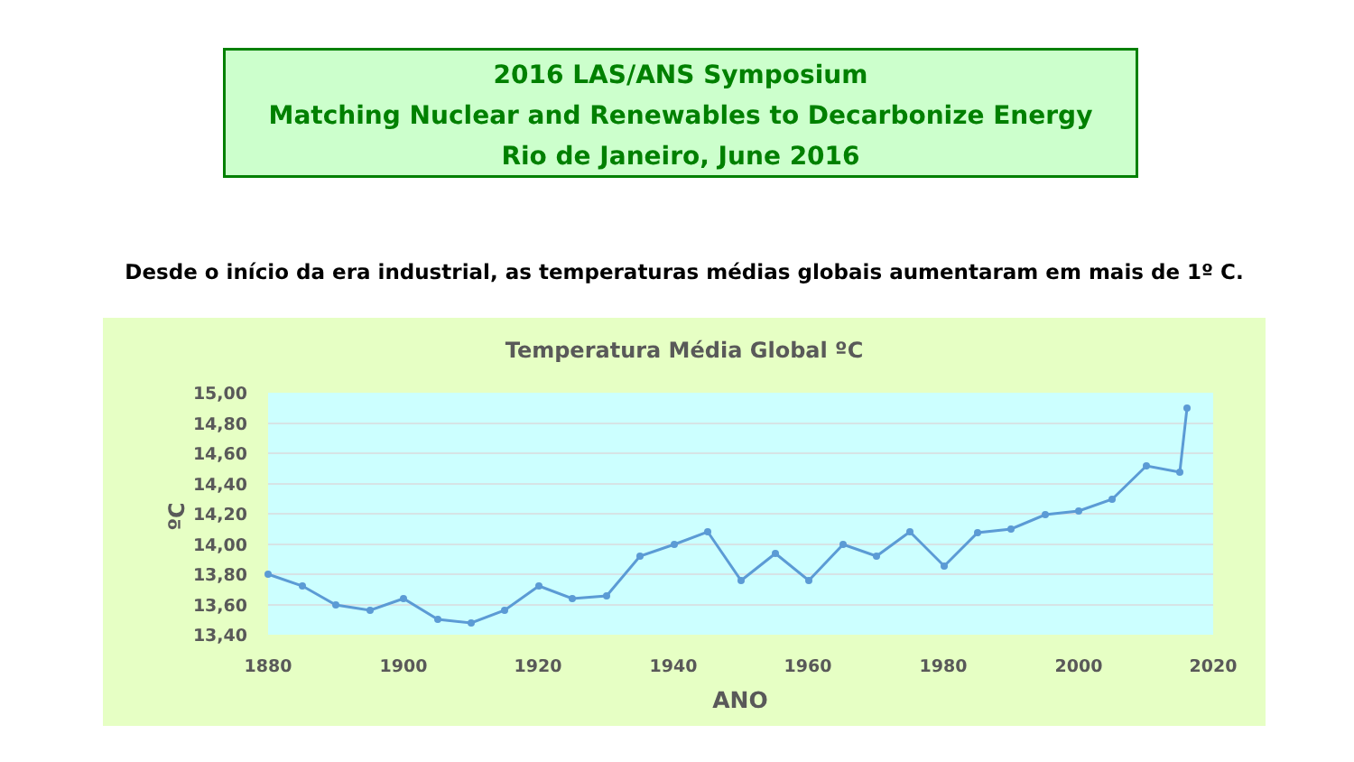2016 LAS/ANS Symposium
Matching Nuclear and Renewables to Decarbonize Energy
Rio de Janeiro, June 2016
Desde o início da era industrial, as temperaturas médias globais aumentaram em mais de 1º C.
Temperatura Média Global ºC
15,00
14,80
14,60
14,40
14,20
14,00
13,80
13,60
13,40
1880
1900
1920
1940
1960
1980
2000
2020
ANO
ºC